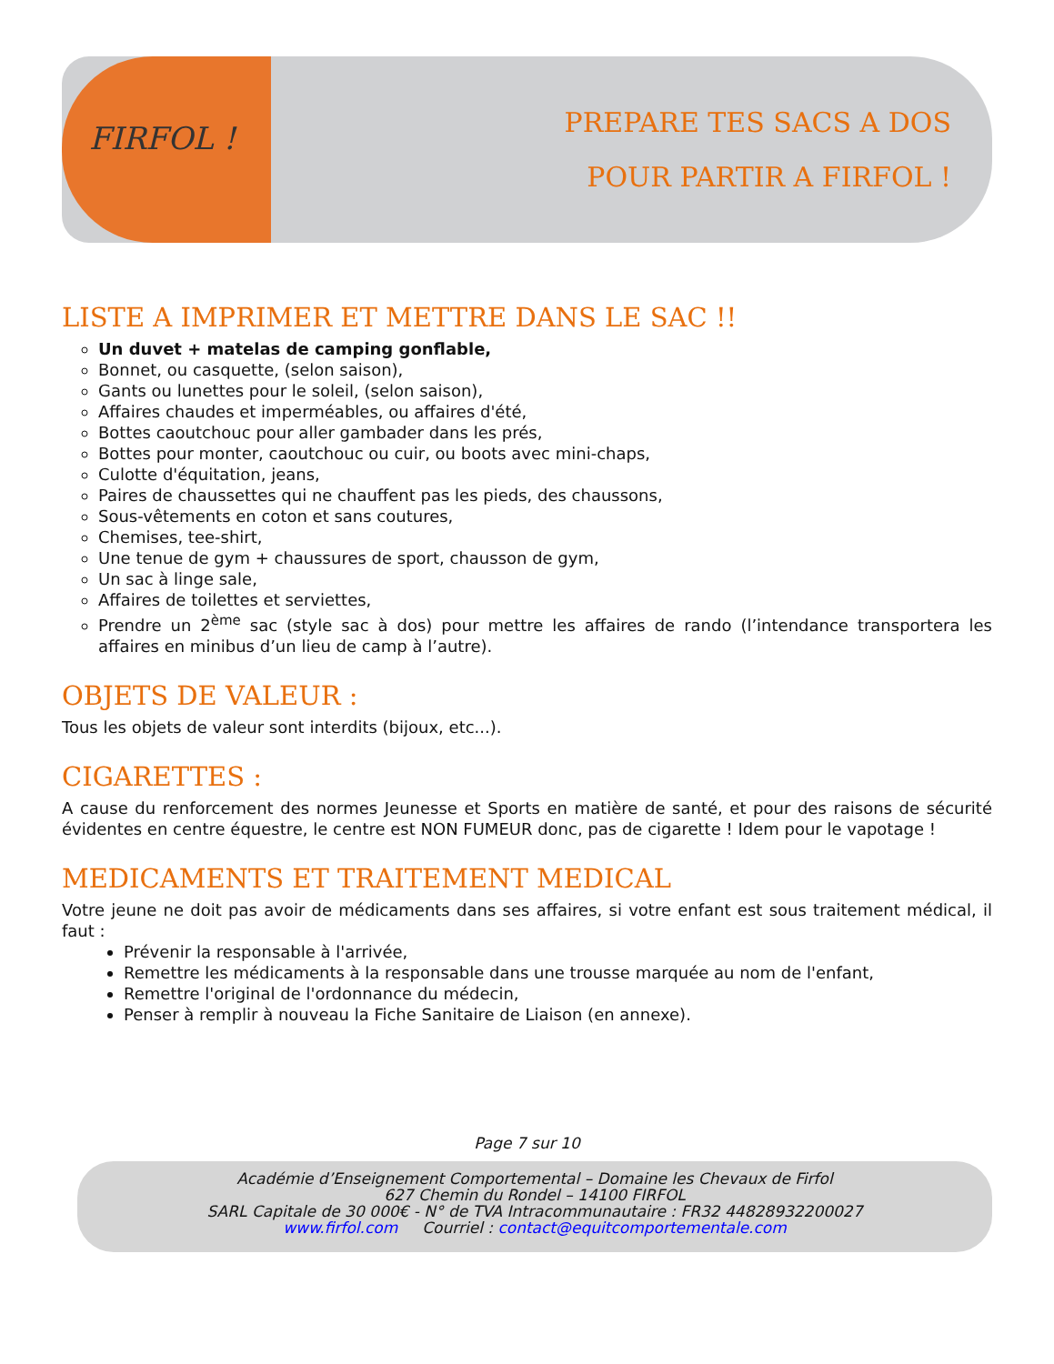FIRFOL !
PREPARE TES SACS A DOS
POUR PARTIR A FIRFOL !
LISTE A IMPRIMER ET METTRE DANS LE SAC !!
Un duvet + matelas de camping gonflable,
Bonnet, ou casquette, (selon saison),
Gants ou lunettes pour le soleil, (selon saison),
Affaires chaudes et imperméables, ou affaires d'été,
Bottes caoutchouc pour aller gambader dans les prés,
Bottes pour monter, caoutchouc ou cuir, ou boots avec mini-chaps,
Culotte d'équitation, jeans,
Paires de chaussettes qui ne chauffent pas les pieds, des chaussons,
Sous-vêtements en coton et sans coutures,
Chemises, tee-shirt,
Une tenue de gym + chaussures de sport, chausson de gym,
Un sac à linge sale,
Affaires de toilettes et serviettes,
Prendre un 2<sup>ème</sup> sac (style sac à dos) pour mettre les affaires de rando (l’intendance transportera les affaires en minibus d’un lieu de camp à l’autre).
OBJETS DE VALEUR :
Tous les objets de valeur sont interdits (bijoux, etc...).
CIGARETTES :
A cause du renforcement des normes Jeunesse et Sports en matière de santé, et pour des raisons de sécurité évidentes en centre équestre, le centre est NON FUMEUR donc, pas de cigarette ! Idem pour le vapotage !
MEDICAMENTS ET TRAITEMENT MEDICAL
Votre jeune ne doit pas avoir de médicaments dans ses affaires, si votre enfant est sous traitement médical, il faut :
Prévenir la responsable à l'arrivée,
Remettre les médicaments à la responsable dans une trousse marquée au nom de l'enfant,
Remettre l'original de l'ordonnance du médecin,
Penser à remplir à nouveau la Fiche Sanitaire de Liaison (en annexe).
Page 7 sur 10
Académie d’Enseignement Comportemental – Domaine les Chevaux de Firfol
627 Chemin du Rondel – 14100 FIRFOL
SARL Capitale de 30 000€ - N° de TVA Intracommunautaire : FR32 44828932200027
www.firfol.com Courriel : contact@equitcomportementale.com